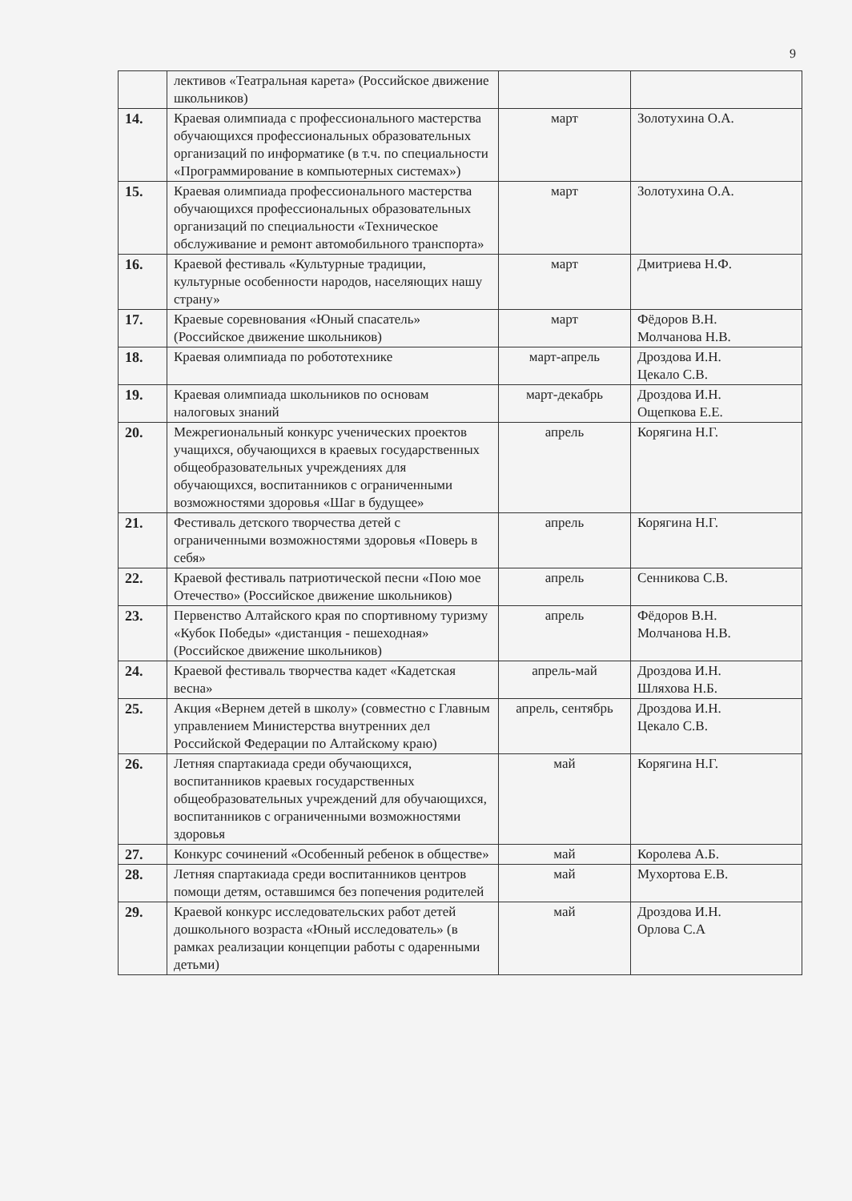9
| | лективов «Театральная карета» (Российское движение школьников) | | |
| 14. | Краевая олимпиада с профессионального мастерства обучающихся профессиональных образовательных организаций по информатике (в т.ч. по специальности «Программирование в компьютерных системах») | март | Золотухина О.А. |
| 15. | Краевая олимпиада профессионального мастерства обучающихся профессиональных образовательных организаций по специальности «Техническое обслуживание и ремонт автомобильного транспорта» | март | Золотухина О.А. |
| 16. | Краевой фестиваль «Культурные традиции, культурные особенности народов, населяющих нашу страну» | март | Дмитриева Н.Ф. |
| 17. | Краевые соревнования «Юный спасатель» (Российское движение школьников) | март | Фёдоров В.Н. Молчанова Н.В. |
| 18. | Краевая олимпиада по робототехнике | март-апрель | Дроздова И.Н. Цекало С.В. |
| 19. | Краевая олимпиада школьников по основам налоговых знаний | март-декабрь | Дроздова И.Н. Ощепкова Е.Е. |
| 20. | Межрегиональный конкурс ученических проектов учащихся, обучающихся в краевых государственных общеобразовательных учреждениях для обучающихся, воспитанников с ограниченными возможностями здоровья «Шаг в будущее» | апрель | Корягина Н.Г. |
| 21. | Фестиваль детского творчества детей с ограниченными возможностями здоровья «Поверь в себя» | апрель | Корягина Н.Г. |
| 22. | Краевой фестиваль патриотической песни «Пою мое Отечество» (Российское движение школьников) | апрель | Сенникова С.В. |
| 23. | Первенство Алтайского края по спортивному туризму «Кубок Победы» «дистанция - пешеходная» (Российское движение школьников) | апрель | Фёдоров В.Н. Молчанова Н.В. |
| 24. | Краевой фестиваль творчества кадет «Кадетская весна» | апрель-май | Дроздова И.Н. Шляхова Н.Б. |
| 25. | Акция «Вернем детей в школу» (совместно с Главным управлением Министерства внутренних дел Российской Федерации по Алтайскому краю) | апрель, сентябрь | Дроздова И.Н. Цекало С.В. |
| 26. | Летняя спартакиада среди обучающихся, воспитанников краевых государственных общеобразовательных учреждений для обучающихся, воспитанников с ограниченными возможностями здоровья | май | Корягина Н.Г. |
| 27. | Конкурс сочинений «Особенный ребенок в обществе» | май | Королева А.Б. |
| 28. | Летняя спартакиада среди воспитанников центров помощи детям, оставшимся без попечения родителей | май | Мухортова Е.В. |
| 29. | Краевой конкурс исследовательских работ детей дошкольного возраста «Юный исследователь» (в рамках реализации концепции работы с одаренными детьми) | май | Дроздова И.Н. Орлова С.А |